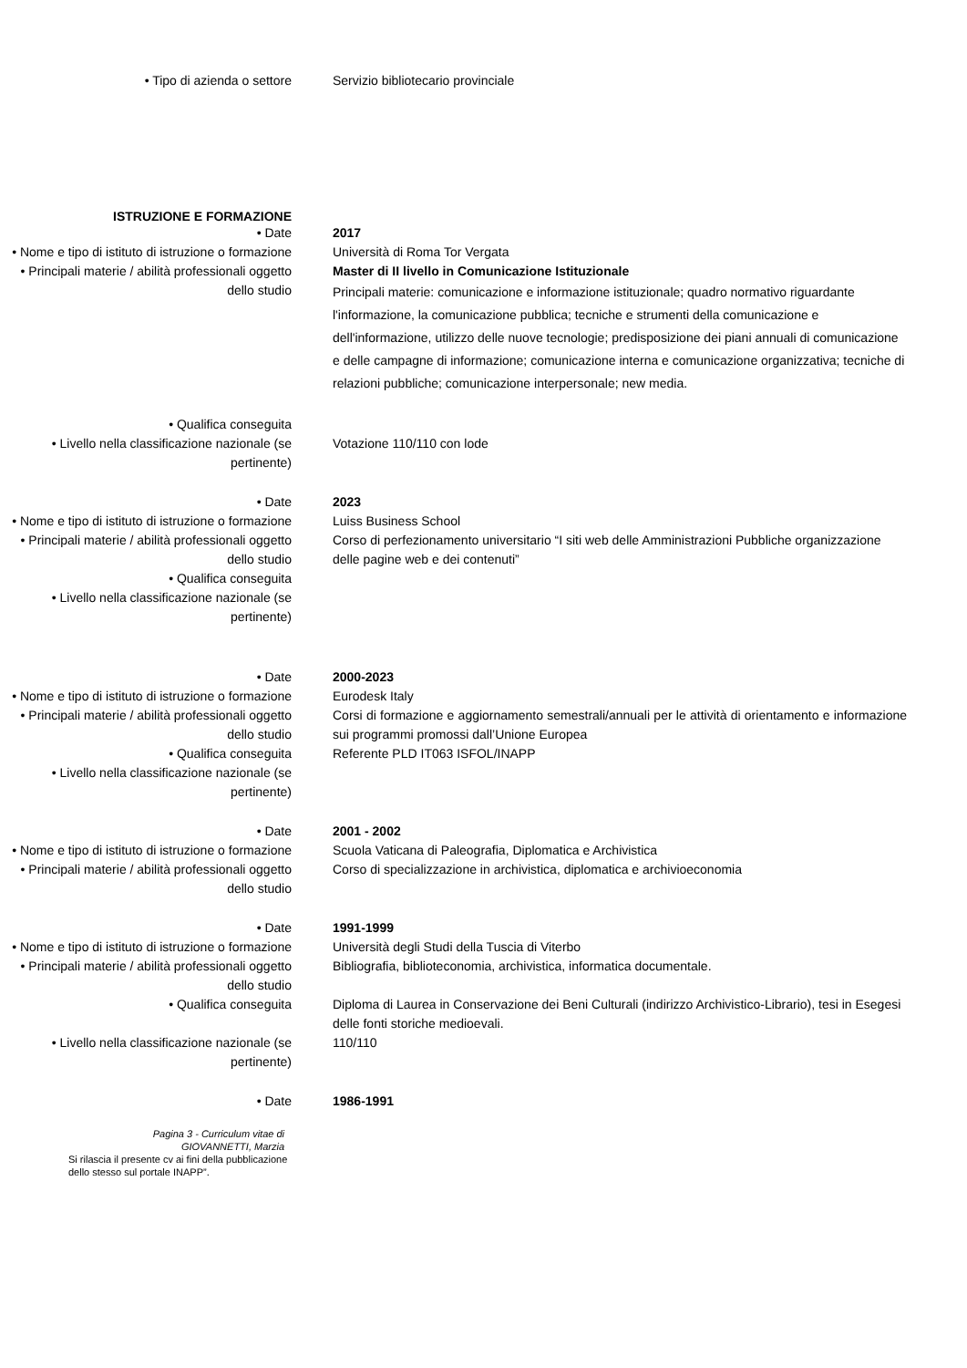• Tipo di azienda o settore Servizio bibliotecario provinciale
ISTRUZIONE E FORMAZIONE
• Date 2017
• Nome e tipo di istituto di istruzione o formazione
Università di Roma Tor Vergata
• Principali materie / abilità professionali oggetto dello studio
Master di II livello in Comunicazione Istituzionale
Principali materie: comunicazione e informazione istituzionale; quadro normativo riguardante l'informazione, la comunicazione pubblica; tecniche e strumenti della comunicazione e dell'informazione, utilizzo delle nuove tecnologie; predisposizione dei piani annuali di comunicazione e delle campagne di informazione; comunicazione interna e comunicazione organizzativa; tecniche di relazioni pubbliche; comunicazione interpersonale; new media.
• Qualifica conseguita
• Livello nella classificazione nazionale (se pertinente)
Votazione 110/110 con lode
• Date 2023
• Nome e tipo di istituto di istruzione o formazione
Luiss Business School
• Principali materie / abilità professionali oggetto dello studio
Corso di perfezionamento universitario “I siti web delle Amministrazioni Pubbliche organizzazione delle pagine web e dei contenuti”
• Qualifica conseguita
• Livello nella classificazione nazionale (se pertinente)
• Date 2000-2023
• Nome e tipo di istituto di istruzione o formazione
Eurodesk Italy
• Principali materie / abilità professionali oggetto dello studio
Corsi di formazione e aggiornamento semestrali/annuali per le attività di orientamento e informazione sui programmi promossi dall’Unione Europea
• Qualifica conseguita Referente PLD IT063 ISFOL/INAPP
• Livello nella classificazione nazionale (se pertinente)
• Date 2001 - 2002
• Nome e tipo di istituto di istruzione o formazione
Scuola Vaticana di Paleografia, Diplomatica e Archivistica
• Principali materie / abilità professionali oggetto dello studio
Corso di specializzazione in archivistica, diplomatica e archivioeconomia
• Date 1991-1999
• Nome e tipo di istituto di istruzione o formazione
Università degli Studi della Tuscia di Viterbo
• Principali materie / abilità professionali oggetto dello studio
Bibliografia, biblioteconomia, archivistica, informatica documentale.
• Qualifica conseguita Diploma di Laurea in Conservazione dei Beni Culturali (indirizzo Archivistico-Librario), tesi in Esegesi delle fonti storiche medioevali.
• Livello nella classificazione nazionale (se pertinente)
110/110
• Date 1986-1991
Pagina 3 - Curriculum vitae di
GIOVANNETTI, Marzia
Si rilascia il presente cv ai fini della pubblicazione dello stesso sul portale INAPP”.